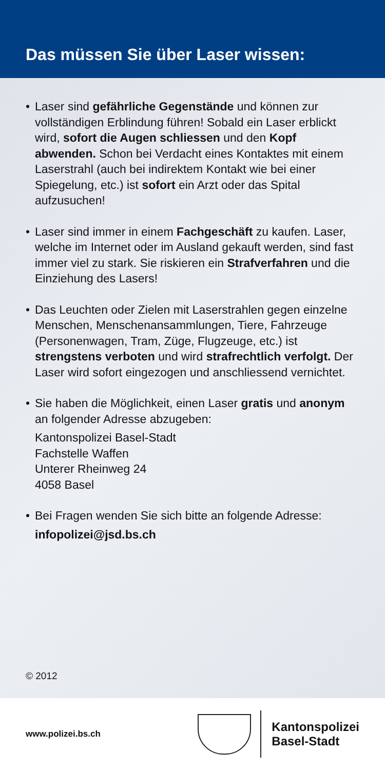Das müssen Sie über Laser wissen:
• Laser sind gefährliche Gegenstände und können zur vollständigen Erblindung führen! Sobald ein Laser erblickt wird, sofort die Augen schliessen und den Kopf abwenden. Schon bei Verdacht eines Kontaktes mit einem Laserstrahl (auch bei indirektem Kontakt wie bei einer Spiegelung, etc.) ist sofort ein Arzt oder das Spital aufzusuchen!
• Laser sind immer in einem Fachgeschäft zu kaufen. Laser, welche im Internet oder im Ausland gekauft werden, sind fast immer viel zu stark. Sie riskieren ein Strafverfahren und die Einziehung des Lasers!
• Das Leuchten oder Zielen mit Laserstrahlen gegen einzelne Menschen, Menschenansammlungen, Tiere, Fahrzeuge (Personenwagen, Tram, Züge, Flugzeuge, etc.) ist strengstens verboten und wird strafrechtlich verfolgt. Der Laser wird sofort eingezogen und anschliessend vernichtet.
• Sie haben die Möglichkeit, einen Laser gratis und anonym an folgender Adresse abzugeben:
Kantonspolizei Basel-Stadt
Fachstelle Waffen
Unterer Rheinweg 24
4058 Basel
• Bei Fragen wenden Sie sich bitte an folgende Adresse:
infopolizei@jsd.bs.ch
© 2012
www.polizei.bs.ch
Kantonspolizei
Basel-Stadt